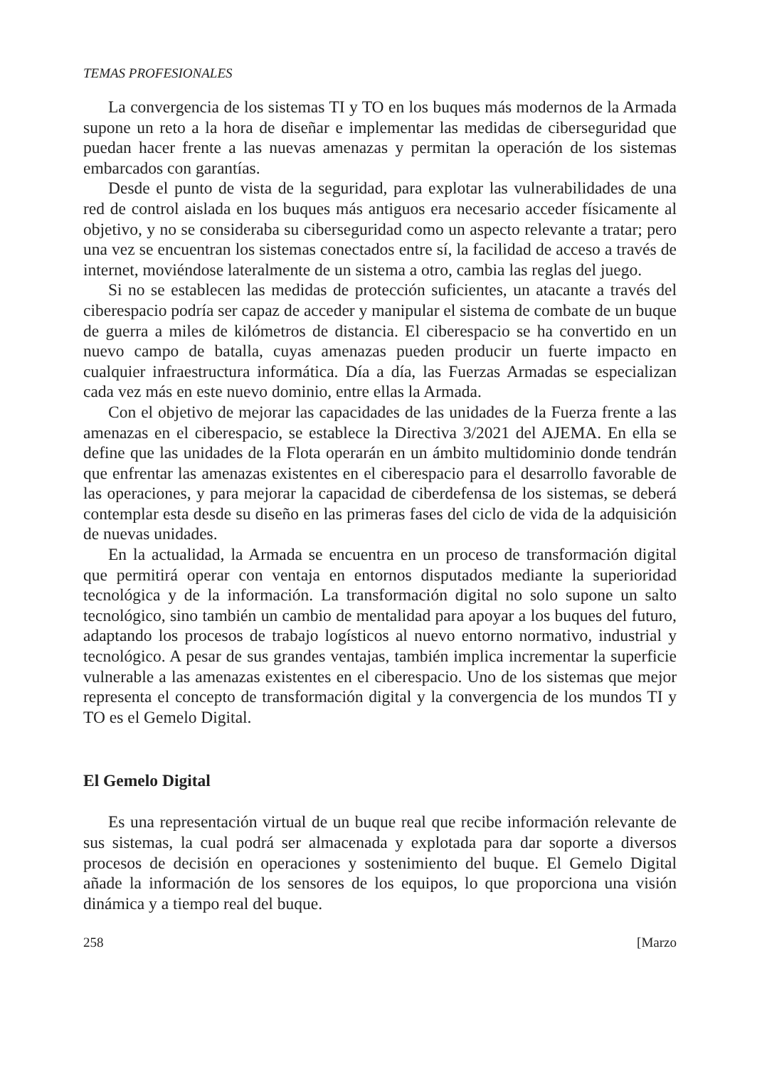TEMAS PROFESIONALES
La convergencia de los sistemas TI y TO en los buques más modernos de la Armada supone un reto a la hora de diseñar e implementar las medidas de ciberseguridad que puedan hacer frente a las nuevas amenazas y permitan la operación de los sistemas embarcados con garantías.
Desde el punto de vista de la seguridad, para explotar las vulnerabilidades de una red de control aislada en los buques más antiguos era necesario acceder físicamente al objetivo, y no se consideraba su ciberseguridad como un aspecto relevante a tratar; pero una vez se encuentran los sistemas conectados entre sí, la facilidad de acceso a través de internet, moviéndose lateralmente de un sistema a otro, cambia las reglas del juego.
Si no se establecen las medidas de protección suficientes, un atacante a través del ciberespacio podría ser capaz de acceder y manipular el sistema de combate de un buque de guerra a miles de kilómetros de distancia. El ciberespacio se ha convertido en un nuevo campo de batalla, cuyas amenazas pueden producir un fuerte impacto en cualquier infraestructura informática. Día a día, las Fuerzas Armadas se especializan cada vez más en este nuevo dominio, entre ellas la Armada.
Con el objetivo de mejorar las capacidades de las unidades de la Fuerza frente a las amenazas en el ciberespacio, se establece la Directiva 3/2021 del AJEMA. En ella se define que las unidades de la Flota operarán en un ámbito multidominio donde tendrán que enfrentar las amenazas existentes en el ciberespacio para el desarrollo favorable de las operaciones, y para mejorar la capacidad de ciberdefensa de los sistemas, se deberá contemplar esta desde su diseño en las primeras fases del ciclo de vida de la adquisición de nuevas unidades.
En la actualidad, la Armada se encuentra en un proceso de transformación digital que permitirá operar con ventaja en entornos disputados mediante la superioridad tecnológica y de la información. La transformación digital no solo supone un salto tecnológico, sino también un cambio de mentalidad para apoyar a los buques del futuro, adaptando los procesos de trabajo logísticos al nuevo entorno normativo, industrial y tecnológico. A pesar de sus grandes ventajas, también implica incrementar la superficie vulnerable a las amenazas existentes en el ciberespacio. Uno de los sistemas que mejor representa el concepto de transformación digital y la convergencia de los mundos TI y TO es el Gemelo Digital.
El Gemelo Digital
Es una representación virtual de un buque real que recibe información relevante de sus sistemas, la cual podrá ser almacenada y explotada para dar soporte a diversos procesos de decisión en operaciones y sostenimiento del buque. El Gemelo Digital añade la información de los sensores de los equipos, lo que proporciona una visión dinámica y a tiempo real del buque.
258 [Marzo